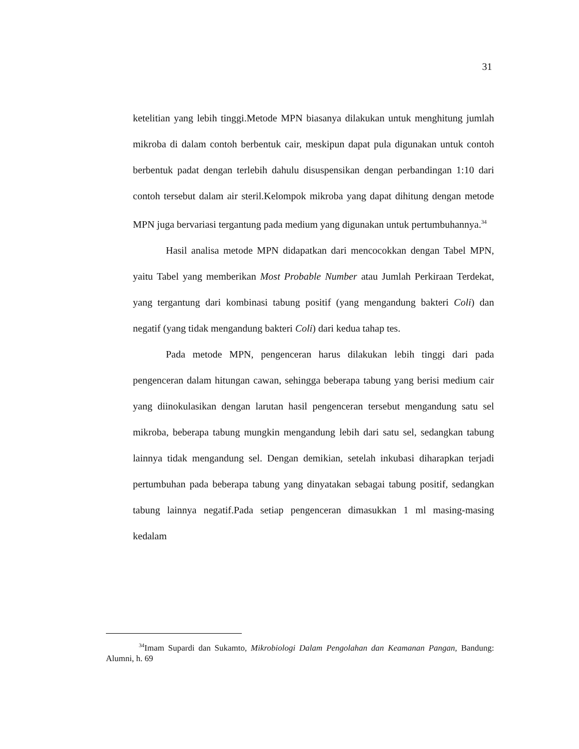31
ketelitian yang lebih tinggi.Metode MPN biasanya dilakukan untuk menghitung jumlah mikroba di dalam contoh berbentuk cair, meskipun dapat pula digunakan untuk contoh berbentuk padat dengan terlebih dahulu disuspensikan dengan perbandingan 1:10 dari contoh tersebut dalam air steril.Kelompok mikroba yang dapat dihitung dengan metode MPN juga bervariasi tergantung pada medium yang digunakan untuk pertumbuhannya.<sup>34</sup>
Hasil analisa metode MPN didapatkan dari mencocokkan dengan Tabel MPN, yaitu Tabel yang memberikan Most Probable Number atau Jumlah Perkiraan Terdekat, yang tergantung dari kombinasi tabung positif (yang mengandung bakteri Coli) dan negatif (yang tidak mengandung bakteri Coli) dari kedua tahap tes.
Pada metode MPN, pengenceran harus dilakukan lebih tinggi dari pada pengenceran dalam hitungan cawan, sehingga beberapa tabung yang berisi medium cair yang diinokulasikan dengan larutan hasil pengenceran tersebut mengandung satu sel mikroba, beberapa tabung mungkin mengandung lebih dari satu sel, sedangkan tabung lainnya tidak mengandung sel. Dengan demikian, setelah inkubasi diharapkan terjadi pertumbuhan pada beberapa tabung yang dinyatakan sebagai tabung positif, sedangkan tabung lainnya negatif.Pada setiap pengenceran dimasukkan 1 ml masing-masing kedalam
<sup>34</sup> Imam Supardi dan Sukamto, Mikrobiologi Dalam Pengolahan dan Keamanan Pangan, Bandung: Alumni, h. 69